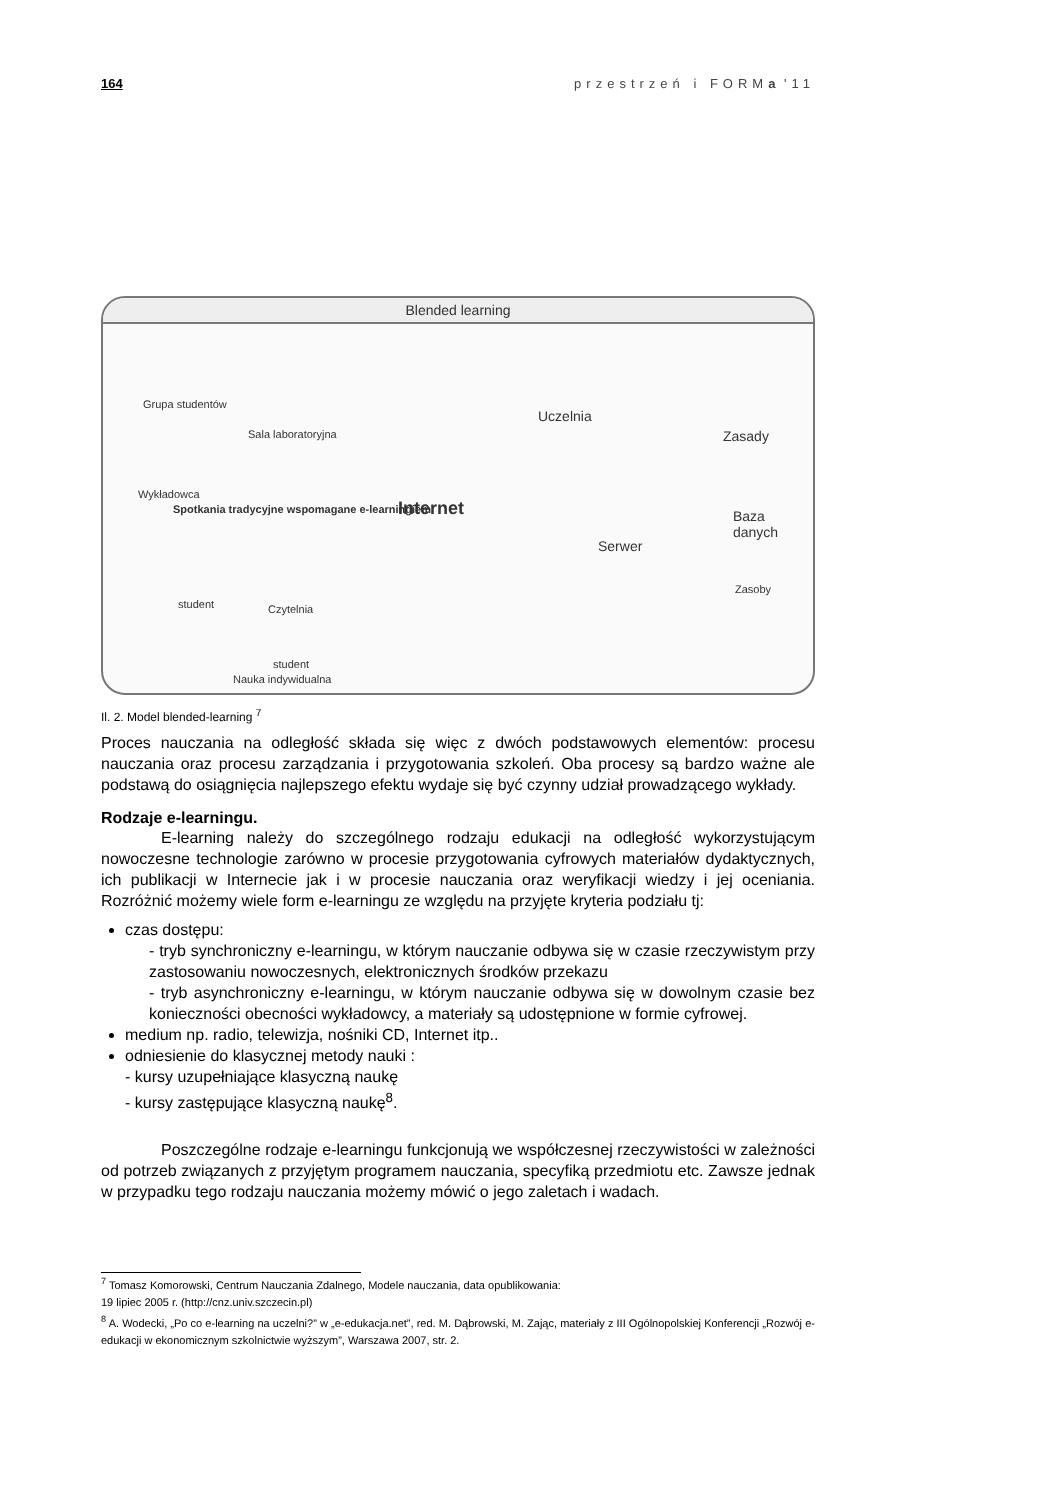164 przestrzeń i FORMa '11
Blended learning
Grupa studentów
Sala laboratoryjna
Wykładowca
Spotkania tradycyjne wspomagane e-learningiem
Internet
Uczelnia
Serwer
Zasady
Baza danych
Zasoby
student Czytelnia
student
Nauka indywidualna
Il. 2. Model blended-learning <sup>7</sup>
Proces nauczania na odległość składa się więc z dwóch podstawowych elementów: procesu nauczania oraz procesu zarządzania i przygotowania szkoleń. Oba procesy są bardzo ważne ale podstawą do osiągnięcia najlepszego efektu wydaje się być czynny udział prowadzącego wykłady.
Rodzaje e-learningu.
E-learning należy do szczególnego rodzaju edukacji na odległość wykorzystującym nowoczesne technologie zarówno w procesie przygotowania cyfrowych materiałów dydaktycznych, ich publikacji w Internecie jak i w procesie nauczania oraz weryfikacji wiedzy i jej oceniania. Rozróżnić możemy wiele form e-learningu ze względu na przyjęte kryteria podziału tj:
czas dostępu:
- tryb synchroniczny e-learningu, w którym nauczanie odbywa się w czasie rzeczywistym przy zastosowaniu nowoczesnych, elektronicznych środków przekazu
- tryb asynchroniczny e-learningu, w którym nauczanie odbywa się w dowolnym czasie bez konieczności obecności wykładowcy, a materiały są udostępnione w formie cyfrowej.
medium np. radio, telewizja, nośniki CD, Internet itp..
odniesienie do klasycznej metody nauki :
- kursy uzupełniające klasyczną naukę
- kursy zastępujące klasyczną naukę<sup>8</sup>.
Poszczególne rodzaje e-learningu funkcjonują we współczesnej rzeczywistości w zależności od potrzeb związanych z przyjętym programem nauczania, specyfiką przedmiotu etc. Zawsze jednak w przypadku tego rodzaju nauczania możemy mówić o jego zaletach i wadach.
<sup>7</sup> Tomasz Komorowski, Centrum Nauczania Zdalnego, Modele nauczania, data opublikowania:
19 lipiec 2005 r. (http://cnz.univ.szczecin.pl)
<sup>8</sup> A. Wodecki, „Po co e-learning na uczelni?” w „e-edukacja.net”, red. M. Dąbrowski, M. Zając, materiały z III Ogólnopolskiej Konferencji „Rozwój e-edukacji w ekonomicznym szkolnictwie wyższym”, Warszawa 2007, str. 2.